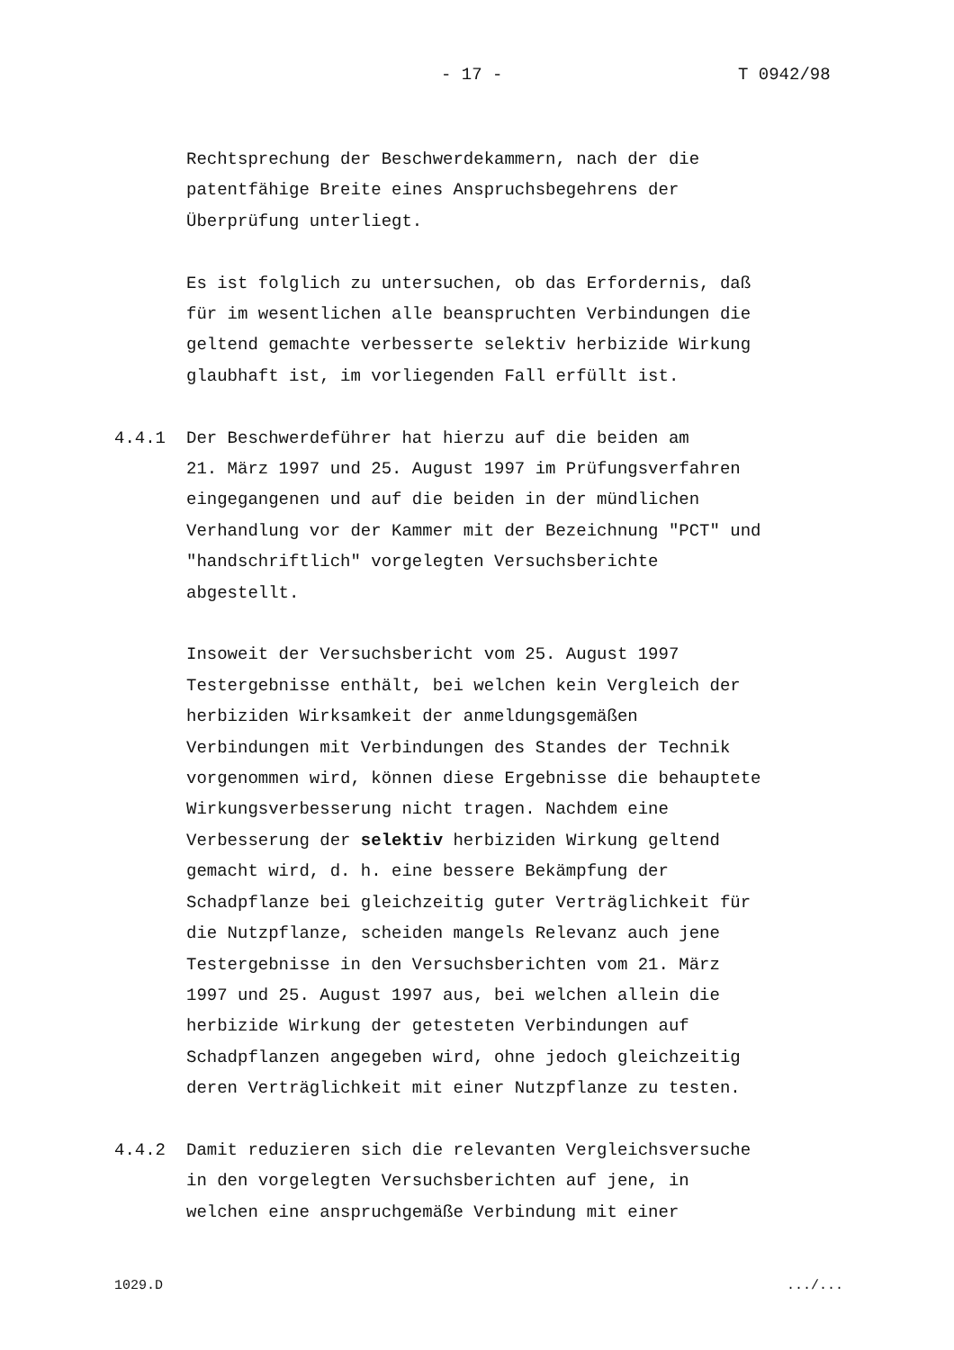- 17 - T 0942/98
Rechtsprechung der Beschwerdekammern, nach der die
patentfähige Breite eines Anspruchsbegehrens der
Überprüfung unterliegt.
Es ist folglich zu untersuchen, ob das Erfordernis, daß
für im wesentlichen alle beanspruchten Verbindungen die
geltend gemachte verbesserte selektiv herbizide Wirkung
glaubhaft ist, im vorliegenden Fall erfüllt ist.
4.4.1 Der Beschwerdeführer hat hierzu auf die beiden am
21. März 1997 und 25. August 1997 im Prüfungsverfahren
eingegangenen und auf die beiden in der mündlichen
Verhandlung vor der Kammer mit der Bezeichnung "PCT" und
"handschriftlich" vorgelegten Versuchsberichte
abgestellt.
Insoweit der Versuchsbericht vom 25. August 1997
Testergebnisse enthält, bei welchen kein Vergleich der
herbiziden Wirksamkeit der anmeldungsgemäßen
Verbindungen mit Verbindungen des Standes der Technik
vorgenommen wird, können diese Ergebnisse die behauptete
Wirkungsverbesserung nicht tragen. Nachdem eine
Verbesserung der selektiv herbiziden Wirkung geltend
gemacht wird, d. h. eine bessere Bekämpfung der
Schadpflanze bei gleichzeitig guter Verträglichkeit für
die Nutzpflanze, scheiden mangels Relevanz auch jene
Testergebnisse in den Versuchsberichten vom 21. März
1997 und 25. August 1997 aus, bei welchen allein die
herbizide Wirkung der getesteten Verbindungen auf
Schadpflanzen angegeben wird, ohne jedoch gleichzeitig
deren Verträglichkeit mit einer Nutzpflanze zu testen.
4.4.2 Damit reduzieren sich die relevanten Vergleichsversuche
in den vorgelegten Versuchsberichten auf jene, in
welchen eine anspruchgemäße Verbindung mit einer
1029.D .../...